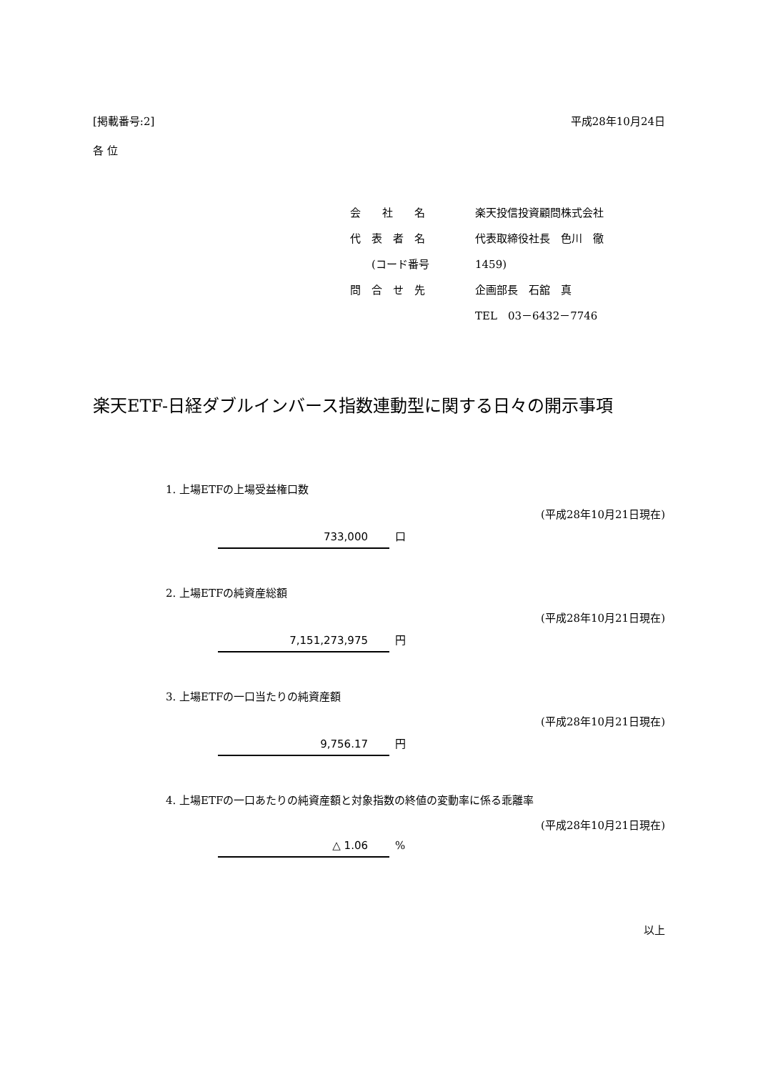[掲載番号:2] 平成28年10月24日
各 位
会　　社　　名 楽天投信投資顧問株式会社
代　表　者　名 代表取締役社長　色川　徹
　　(コード番号 1459)
問　合　せ　先 企画部長　石舘　真
TEL　03－6432－7746
楽天ETF-日経ダブルインバース指数連動型に関する日々の開示事項
1. 上場ETFの上場受益権口数
(平成28年10月21日現在)
733,000 口
2. 上場ETFの純資産総額
(平成28年10月21日現在)
7,151,273,975 円
3. 上場ETFの一口当たりの純資産額
(平成28年10月21日現在)
9,756.17 円
4. 上場ETFの一口あたりの純資産額と対象指数の終値の変動率に係る乖離率
(平成28年10月21日現在)
△ 1.06%
以上